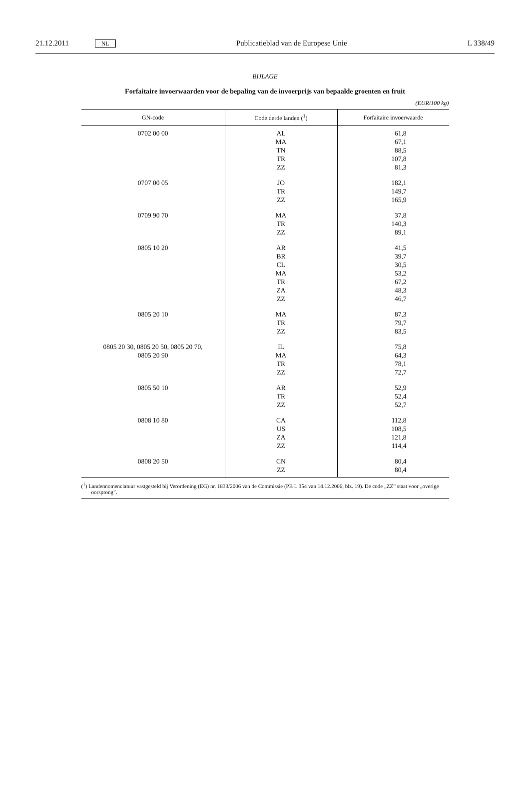21.12.2011 NL Publicatieblad van de Europese Unie L 338/49
BIJLAGE
Forfaitaire invoerwaarden voor de bepaling van de invoerprijs van bepaalde groenten en fruit
(EUR/100 kg)
| GN-code | Code derde landen (<sup>1</sup>) | Forfaitaire invoerwaarde |
| --- | --- | --- |
| 0702 00 00 | AL MA TN TR ZZ | 61,8 67,1 88,5 107,8 81,3 |
| 0707 00 05 | JO TR ZZ | 182,1 149,7 165,9 |
| 0709 90 70 | MA TR ZZ | 37,8 140,3 89,1 |
| 0805 10 20 | AR BR CL MA TR ZA ZZ | 41,5 39,7 30,5 53,2 67,2 48,3 46,7 |
| 0805 20 10 | MA TR ZZ | 87,3 79,7 83,5 |
| 0805 20 30, 0805 20 50, 0805 20 70, 0805 20 90 | IL MA TR ZZ | 75,8 64,3 78,1 72,7 |
| 0805 50 10 | AR TR ZZ | 52,9 52,4 52,7 |
| 0808 10 80 | CA US ZA ZZ | 112,8 108,5 121,8 114,4 |
| 0808 20 50 | CN ZZ | 80,4 80,4 |
(<sup>1</sup>) Landennomenclatuur vastgesteld bij Verordening (EG) nr. 1833/2006 van de Commissie (PB L 354 van 14.12.2006, blz. 19). De code „ZZ” staat voor „overige oorsprong”.